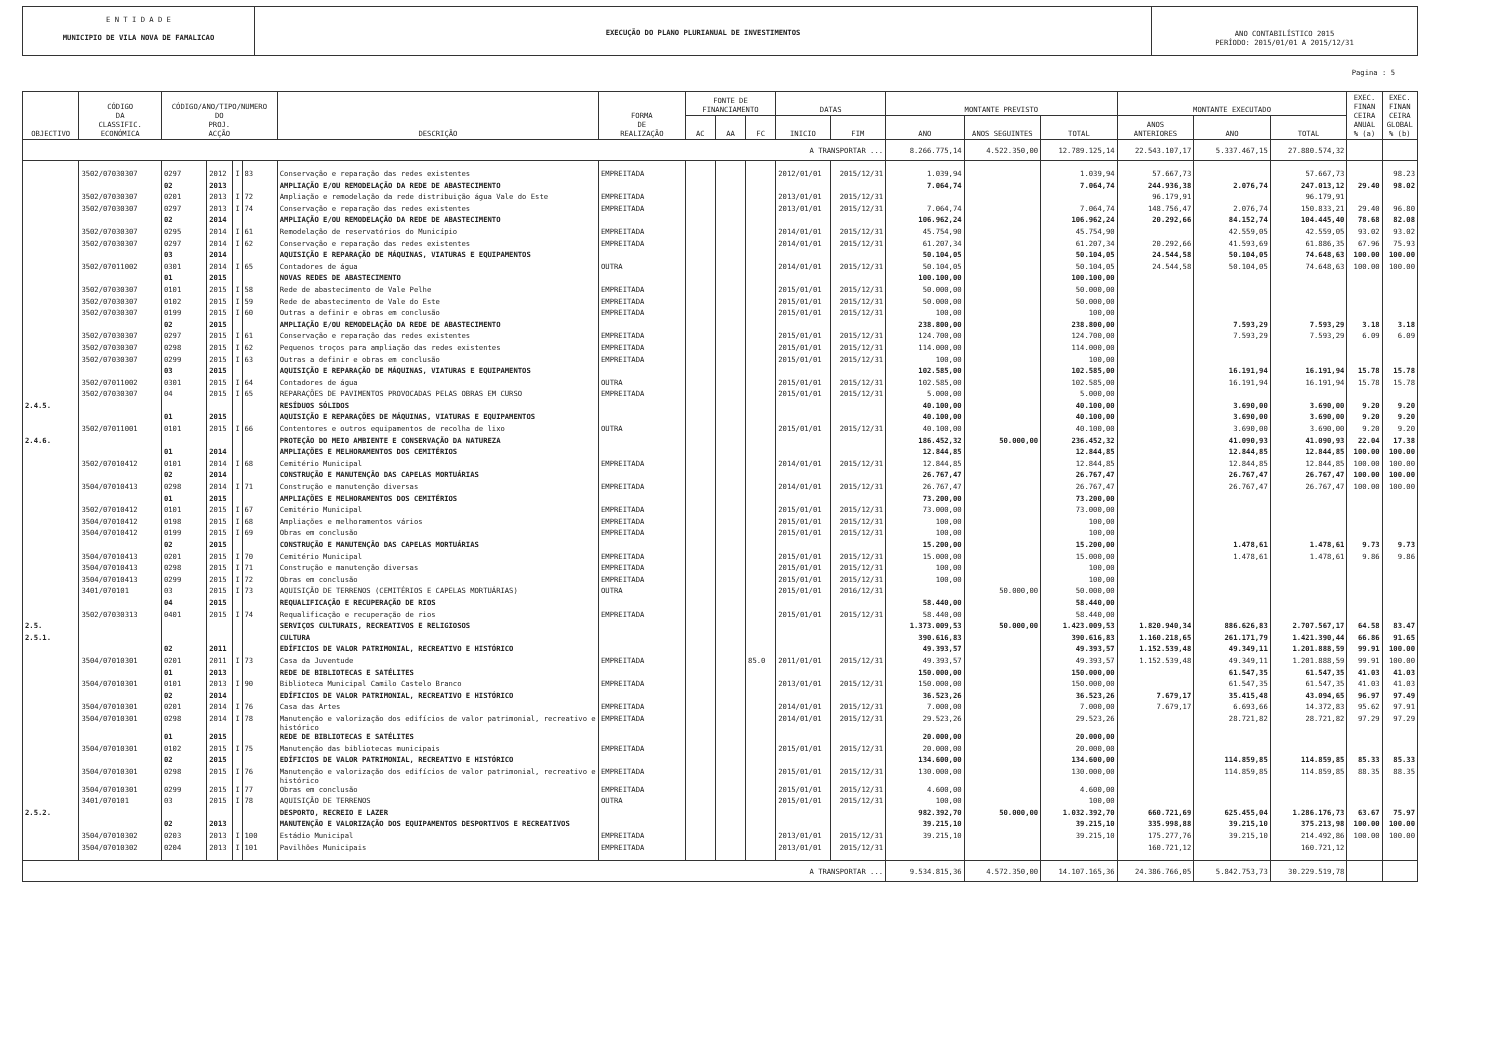E N T I D A D E
MUNICIPIO DE VILA NOVA DE FAMALICAO
EXECUÇÃO DO PLANO PLURIANUAL DE INVESTIMENTOS
ANO CONTABILÍSTICO 2015
PERÍODO: 2015/01/01 A 2015/12/31
Pagina : 5
| OBJECTIVO | CÓDIGO DA CLASSIFIC. ECONÓMICA | CÓDIGO/ANO/TIPO/NUMERO DO PROJ. ACÇÃO | | | | DESCRIÇÃO | FORMA DE REALIZAÇÃO | FONTE DE FINANCIAMENTO | | | DATAS | | MONTANTE PREVISTO | | | MONTANTE EXECUTADO | | | EXEC. FINAN CEIRA ANUAL % (a) | EXEC. FINAN CEIRA GLOBAL % (b) |
| --- | --- | --- | --- | --- | --- | --- | --- | --- | --- | --- | --- | --- | --- | --- | --- | --- | --- | --- | --- | --- |
| | | | | | | | | AC | AA | FC | INICIO | FIM | ANO | ANOS SEGUINTES | TOTAL | ANOS ANTERIORES | ANO | TOTAL | | |
| A TRANSPORTAR ... | | | | | | | | | | | | | 8.266.775,14 | 4.522.350,00 | 12.789.125,14 | 22.543.107,17 | 5.337.467,15 | 27.880.574,32 | | |
| | 3502/07030307 | 0297 | 2012 | I | 83 | Conservação e reparação das redes existentes | EMPREITADA | | | | 2012/01/01 | 2015/12/31 | 1.039,94 | | 1.039,94 | 57.667,73 | | 57.667,73 | | 98.23 |
| | | 02 | 2013 | | | AMPLIAÇÃO E/OU REMODELAÇÃO DA REDE DE ABASTECIMENTO | | | | | | | 7.064,74 | | 7.064,74 | 244.936,38 | 2.076,74 | 247.013,12 | 29.40 | 98.02 |
| | 3502/07030307 | 0201 | 2013 | I | 72 | Ampliação e remodelação da rede distribuição água Vale do Este | EMPREITADA | | | | 2013/01/01 | 2015/12/31 | | | | 96.179,91 | | 96.179,91 | | |
| | 3502/07030307 | 0297 | 2013 | I | 74 | Conservação e reparação das redes existentes | EMPREITADA | | | | 2013/01/01 | 2015/12/31 | 7.064,74 | | 7.064,74 | 148.756,47 | 2.076,74 | 150.833,21 | 29.40 | 96.80 |
| | | 02 | 2014 | | | AMPLIAÇÃO E/OU REMODELAÇÃO DA REDE DE ABASTECIMENTO | | | | | | | 106.962,24 | | 106.962,24 | 20.292,66 | 84.152,74 | 104.445,40 | 78.68 | 82.08 |
| | 3502/07030307 | 0295 | 2014 | I | 61 | Remodelação de reservatórios do Município | EMPREITADA | | | | 2014/01/01 | 2015/12/31 | 45.754,90 | | 45.754,90 | | 42.559,05 | 42.559,05 | 93.02 | 93.02 |
| | 3502/07030307 | 0297 | 2014 | I | 62 | Conservação e reparação das redes existentes | EMPREITADA | | | | 2014/01/01 | 2015/12/31 | 61.207,34 | | 61.207,34 | 20.292,66 | 41.593,69 | 61.886,35 | 67.96 | 75.93 |
| | | 03 | 2014 | | | AQUISIÇÃO E REPARAÇÃO DE MÁQUINAS, VIATURAS E EQUIPAMENTOS | | | | | | | 50.104,05 | | 50.104,05 | 24.544,58 | 50.104,05 | 74.648,63 | 100.00 | 100.00 |
| | 3502/07011002 | 0301 | 2014 | I | 65 | Contadores de água | OUTRA | | | | 2014/01/01 | 2015/12/31 | 50.104,05 | | 50.104,05 | 24.544,58 | 50.104,05 | 74.648,63 | 100.00 | 100.00 |
| | | 01 | 2015 | | | NOVAS REDES DE ABASTECIMENTO | | | | | | | 100.100,00 | | 100.100,00 | | | | | |
| | 3502/07030307 | 0101 | 2015 | I | 58 | Rede de abastecimento de Vale Pelhe | EMPREITADA | | | | 2015/01/01 | 2015/12/31 | 50.000,00 | | 50.000,00 | | | | | |
| | 3502/07030307 | 0102 | 2015 | I | 59 | Rede de abastecimento de Vale do Este | EMPREITADA | | | | 2015/01/01 | 2015/12/31 | 50.000,00 | | 50.000,00 | | | | | |
| | 3502/07030307 | 0199 | 2015 | I | 60 | Outras a definir e obras em conclusão | EMPREITADA | | | | 2015/01/01 | 2015/12/31 | 100,00 | | 100,00 | | | | | |
| | | 02 | 2015 | | | AMPLIAÇÃO E/OU REMODELAÇÃO DA REDE DE ABASTECIMENTO | | | | | | | 238.800,00 | | 238.800,00 | | 7.593,29 | 7.593,29 | 3.18 | 3.18 |
| | 3502/07030307 | 0297 | 2015 | I | 61 | Conservação e reparação das redes existentes | EMPREITADA | | | | 2015/01/01 | 2015/12/31 | 124.700,00 | | 124.700,00 | | 7.593,29 | 7.593,29 | 6.09 | 6.09 |
| | 3502/07030307 | 0298 | 2015 | I | 62 | Pequenos troços para ampliação das redes existentes | EMPREITADA | | | | 2015/01/01 | 2015/12/31 | 114.000,00 | | 114.000,00 | | | | | |
| | 3502/07030307 | 0299 | 2015 | I | 63 | Outras a definir e obras em conclusão | EMPREITADA | | | | 2015/01/01 | 2015/12/31 | 100,00 | | 100,00 | | | | | |
| | | 03 | 2015 | | | AQUISIÇÃO E REPARAÇÃO DE MÁQUINAS, VIATURAS E EQUIPAMENTOS | | | | | | | 102.585,00 | | 102.585,00 | | 16.191,94 | 16.191,94 | 15.78 | 15.78 |
| | 3502/07011002 | 0301 | 2015 | I | 64 | Contadores de água | OUTRA | | | | 2015/01/01 | 2015/12/31 | 102.585,00 | | 102.585,00 | | 16.191,94 | 16.191,94 | 15.78 | 15.78 |
| | 3502/07030307 | 04 | 2015 | I | 65 | REPARAÇÕES DE PAVIMENTOS PROVOCADAS PELAS OBRAS EM CURSO | EMPREITADA | | | | 2015/01/01 | 2015/12/31 | 5.000,00 | | 5.000,00 | | | | | |
| 2.4.5. | | | | | | RESÍDUOS SÓLIDOS | | | | | | | 40.100,00 | | 40.100,00 | | 3.690,00 | 3.690,00 | 9.20 | 9.20 |
| | | 01 | 2015 | | | AQUISIÇÃO E REPARAÇÕES DE MÁQUINAS, VIATURAS E EQUIPAMENTOS | | | | | | | 40.100,00 | | 40.100,00 | | 3.690,00 | 3.690,00 | 9.20 | 9.20 |
| | 3502/07011001 | 0101 | 2015 | I | 66 | Contentores e outros equipamentos de recolha de lixo | OUTRA | | | | 2015/01/01 | 2015/12/31 | 40.100,00 | | 40.100,00 | | 3.690,00 | 3.690,00 | 9.20 | 9.20 |
| 2.4.6. | | | | | | PROTEÇÃO DO MEIO AMBIENTE E CONSERVAÇÃO DA NATUREZA | | | | | | | 186.452,32 | 50.000,00 | 236.452,32 | | 41.090,93 | 41.090,93 | 22.04 | 17.38 |
| | | 01 | 2014 | | | AMPLIAÇÕES E MELHORAMENTOS DOS CEMITÉRIOS | | | | | | | 12.844,85 | | 12.844,85 | | 12.844,85 | 12.844,85 | 100.00 | 100.00 |
| | 3502/07010412 | 0101 | 2014 | I | 68 | Cemitério Municipal | EMPREITADA | | | | 2014/01/01 | 2015/12/31 | 12.844,85 | | 12.844,85 | | 12.844,85 | 12.844,85 | 100.00 | 100.00 |
| | | 02 | 2014 | | | CONSTRUÇÃO E MANUTENÇÃO DAS CAPELAS MORTUÁRIAS | | | | | | | 26.767,47 | | 26.767,47 | | 26.767,47 | 26.767,47 | 100.00 | 100.00 |
| | 3504/07010413 | 0298 | 2014 | I | 71 | Construção e manutenção diversas | EMPREITADA | | | | 2014/01/01 | 2015/12/31 | 26.767,47 | | 26.767,47 | | 26.767,47 | 26.767,47 | 100.00 | 100.00 |
| | | 01 | 2015 | | | AMPLIAÇÕES E MELHORAMENTOS DOS CEMITÉRIOS | | | | | | | 73.200,00 | | 73.200,00 | | | | | |
| | 3502/07010412 | 0101 | 2015 | I | 67 | Cemitério Municipal | EMPREITADA | | | | 2015/01/01 | 2015/12/31 | 73.000,00 | | 73.000,00 | | | | | |
| | 3504/07010412 | 0198 | 2015 | I | 68 | Ampliações e melhoramentos vários | EMPREITADA | | | | 2015/01/01 | 2015/12/31 | 100,00 | | 100,00 | | | | | |
| | 3504/07010412 | 0199 | 2015 | I | 69 | Obras em conclusão | EMPREITADA | | | | 2015/01/01 | 2015/12/31 | 100,00 | | 100,00 | | | | | |
| | | 02 | 2015 | | | CONSTRUÇÃO E MANUTENÇÃO DAS CAPELAS MORTUÁRIAS | | | | | | | 15.200,00 | | 15.200,00 | | 1.478,61 | 1.478,61 | 9.73 | 9.73 |
| | 3504/07010413 | 0201 | 2015 | I | 70 | Cemitério Municipal | EMPREITADA | | | | 2015/01/01 | 2015/12/31 | 15.000,00 | | 15.000,00 | | 1.478,61 | 1.478,61 | 9.86 | 9.86 |
| | 3504/07010413 | 0298 | 2015 | I | 71 | Construção e manutenção diversas | EMPREITADA | | | | 2015/01/01 | 2015/12/31 | 100,00 | | 100,00 | | | | | |
| | 3504/07010413 | 0299 | 2015 | I | 72 | Obras em conclusão | EMPREITADA | | | | 2015/01/01 | 2015/12/31 | 100,00 | | 100,00 | | | | | |
| | 3401/070101 | 03 | 2015 | I | 73 | AQUISIÇÃO DE TERRENOS (CEMITÉRIOS E CAPELAS MORTUÁRIAS) | OUTRA | | | | 2015/01/01 | 2016/12/31 | | 50.000,00 | 50.000,00 | | | | | |
| | | 04 | 2015 | | | REQUALIFICAÇÃO E RECUPERAÇÃO DE RIOS | | | | | | | 58.440,00 | | 58.440,00 | | | | | |
| | 3502/07030313 | 0401 | 2015 | I | 74 | Requalificação e recuperação de rios | EMPREITADA | | | | 2015/01/01 | 2015/12/31 | 58.440,00 | | 58.440,00 | | | | | |
| 2.5. | | | | | | SERVIÇOS CULTURAIS, RECREATIVOS E RELIGIOSOS | | | | | | | 1.373.009,53 | 50.000,00 | 1.423.009,53 | 1.820.940,34 | 886.626,83 | 2.707.567,17 | 64.58 | 83.47 |
| 2.5.1. | | | | | | CULTURA | | | | | | | 390.616,83 | | 390.616,83 | 1.160.218,65 | 261.171,79 | 1.421.390,44 | 66.86 | 91.65 |
| | | 02 | 2011 | | | EDÍFICIOS DE VALOR PATRIMONIAL, RECREATIVO E HISTÓRICO | | | | | | | 49.393,57 | | 49.393,57 | 1.152.539,48 | 49.349,11 | 1.201.888,59 | 99.91 | 100.00 |
| | 3504/07010301 | 0201 | 2011 | I | 73 | Casa da Juventude | EMPREITADA | | | 85.0 | 2011/01/01 | 2015/12/31 | 49.393,57 | | 49.393,57 | 1.152.539,48 | 49.349,11 | 1.201.888,59 | 99.91 | 100.00 |
| | | 01 | 2013 | | | REDE DE BIBLIOTECAS E SATÉLITES | | | | | | | 150.000,00 | | 150.000,00 | | 61.547,35 | 61.547,35 | 41.03 | 41.03 |
| | 3504/07010301 | 0101 | 2013 | I | 90 | Biblioteca Municipal Camilo Castelo Branco | EMPREITADA | | | | 2013/01/01 | 2015/12/31 | 150.000,00 | | 150.000,00 | | 61.547,35 | 61.547,35 | 41.03 | 41.03 |
| | | 02 | 2014 | | | EDÍFICIOS DE VALOR PATRIMONIAL, RECREATIVO E HISTÓRICO | | | | | | | 36.523,26 | | 36.523,26 | 7.679,17 | 35.415,48 | 43.094,65 | 96.97 | 97.49 |
| | 3504/07010301 | 0201 | 2014 | I | 76 | Casa das Artes | EMPREITADA | | | | 2014/01/01 | 2015/12/31 | 7.000,00 | | 7.000,00 | 7.679,17 | 6.693,66 | 14.372,83 | 95.62 | 97.91 |
| | 3504/07010301 | 0298 | 2014 | I | 78 | Manutenção e valorização dos edifícios de valor patrimonial, recreativo e histórico | EMPREITADA | | | | 2014/01/01 | 2015/12/31 | 29.523,26 | | 29.523,26 | | 28.721,82 | 28.721,82 | 97.29 | 97.29 |
| | | 01 | 2015 | | | REDE DE BIBLIOTECAS E SATÉLITES | | | | | | | 20.000,00 | | 20.000,00 | | | | | |
| | 3504/07010301 | 0102 | 2015 | I | 75 | Manutenção das bibliotecas municipais | EMPREITADA | | | | 2015/01/01 | 2015/12/31 | 20.000,00 | | 20.000,00 | | | | | |
| | | 02 | 2015 | | | EDÍFICIOS DE VALOR PATRIMONIAL, RECREATIVO E HISTÓRICO | | | | | | | 134.600,00 | | 134.600,00 | | 114.859,85 | 114.859,85 | 85.33 | 85.33 |
| | 3504/07010301 | 0298 | 2015 | I | 76 | Manutenção e valorização dos edifícios de valor patrimonial, recreativo e histórico | EMPREITADA | | | | 2015/01/01 | 2015/12/31 | 130.000,00 | | 130.000,00 | | 114.859,85 | 114.859,85 | 88.35 | 88.35 |
| | 3504/07010301 | 0299 | 2015 | I | 77 | Obras em conclusão | EMPREITADA | | | | 2015/01/01 | 2015/12/31 | 4.600,00 | | 4.600,00 | | | | | |
| | 3401/070101 | 03 | 2015 | I | 78 | AQUISIÇÃO DE TERRENOS | OUTRA | | | | 2015/01/01 | 2015/12/31 | 100,00 | | 100,00 | | | | | |
| 2.5.2. | | | | | | DESPORTO, RECREIO E LAZER | | | | | | | 982.392,70 | 50.000,00 | 1.032.392,70 | 660.721,69 | 625.455,04 | 1.286.176,73 | 63.67 | 75.97 |
| | | 02 | 2013 | | | MANUTENÇÃO E VALORIZAÇÃO DOS EQUIPAMENTOS DESPORTIVOS E RECREATIVOS | | | | | | | 39.215,10 | | 39.215,10 | 335.998,88 | 39.215,10 | 375.213,98 | 100.00 | 100.00 |
| | 3504/07010302 | 0203 | 2013 | I | 100 | Estádio Municipal | EMPREITADA | | | | 2013/01/01 | 2015/12/31 | 39.215,10 | | 39.215,10 | 175.277,76 | 39.215,10 | 214.492,86 | 100.00 | 100.00 |
| | 3504/07010302 | 0204 | 2013 | I | 101 | Pavilhões Municipais | EMPREITADA | | | | 2013/01/01 | 2015/12/31 | | | | 160.721,12 | | 160.721,12 | | |
| A TRANSPORTAR ... | | | | | | | | | | | | | 9.534.815,36 | 4.572.350,00 | 14.107.165,36 | 24.386.766,05 | 5.842.753,73 | 30.229.519,78 | | |